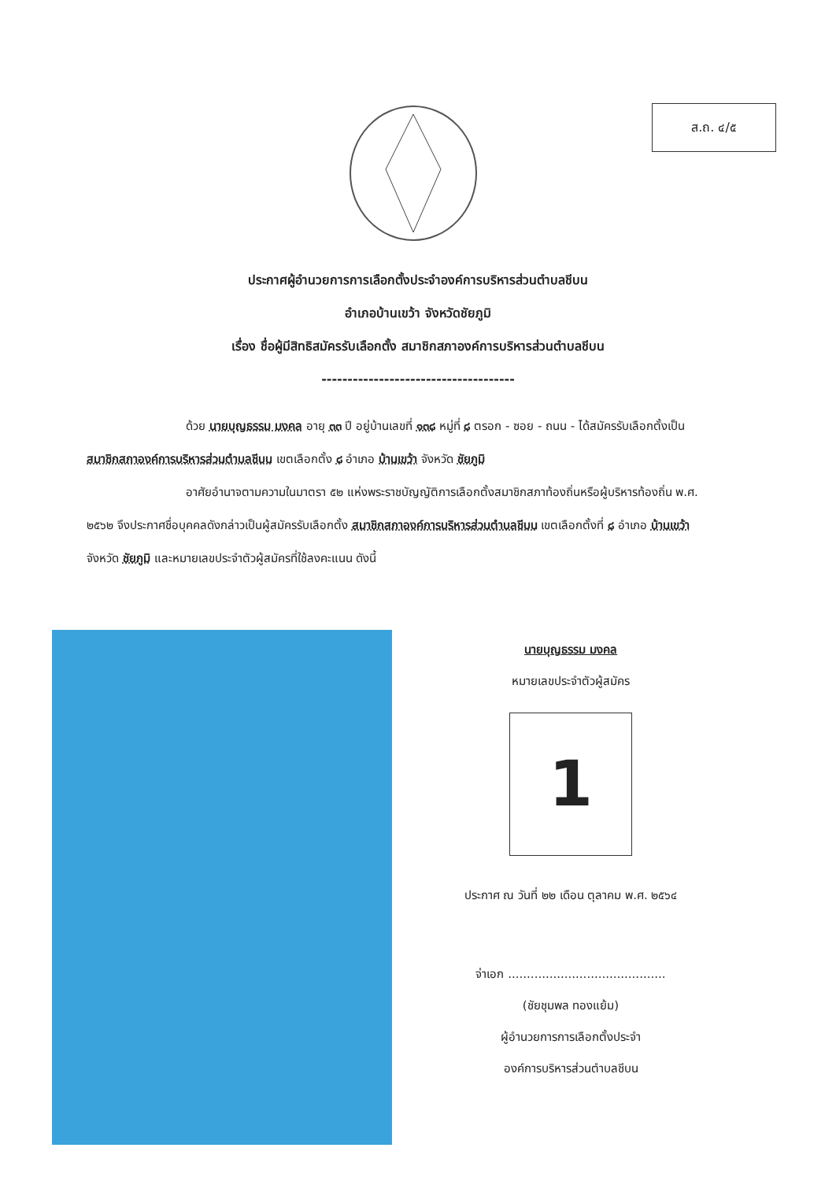ส.ถ. ๔/๕
ประกาศผู้อำนวยการการเลือกตั้งประจำองค์การบริหารส่วนตำบลชีบน
อำเภอบ้านเขว้า จังหวัดชัยภูมิ
เรื่อง ชื่อผู้มีสิทธิสมัครรับเลือกตั้ง สมาชิกสภาองค์การบริหารส่วนตำบลชีบน
-------------------------------------
ด้วย นายบุญธรรม มงคล อายุ ๓๓ ปี อยู่บ้านเลขที่ ๑๓๘ หมู่ที่ ๘ ตรอก - ซอย - ถนน - ได้สมัครรับเลือกตั้งเป็น สมาชิกสภาองค์การบริหารส่วนตำบลชีบน เขตเลือกตั้ง ๘ อำเภอ บ้านเขว้า จังหวัด ชัยภูมิ
อาศัยอำนาจตามความในมาตรา ๕๒ แห่งพระราชบัญญัติการเลือกตั้งสมาชิกสภาท้องถิ่นหรือผู้บริหารท้องถิ่น พ.ศ. ๒๕๖๒ จึงประกาศชื่อบุคคลดังกล่าวเป็นผู้สมัครรับเลือกตั้ง สมาชิกสภาองค์การบริหารส่วนตำบลชีบน เขตเลือกตั้งที่ ๘ อำเภอ บ้านเขว้า จังหวัด ชัยภูมิ และหมายเลขประจำตัวผู้สมัครที่ใช้ลงคะแนน ดังนี้
นายบุญธรรม มงคล
หมายเลขประจำตัวผู้สมัคร
1
ประกาศ ณ วันที่ ๒๒ เดือน ตุลาคม พ.ศ. ๒๕๖๔
จ่าเอก ..........................................
(ชัยชุมพล ทองแย้ม)
ผู้อำนวยการการเลือกตั้งประจำ
องค์การบริหารส่วนตำบลชีบน